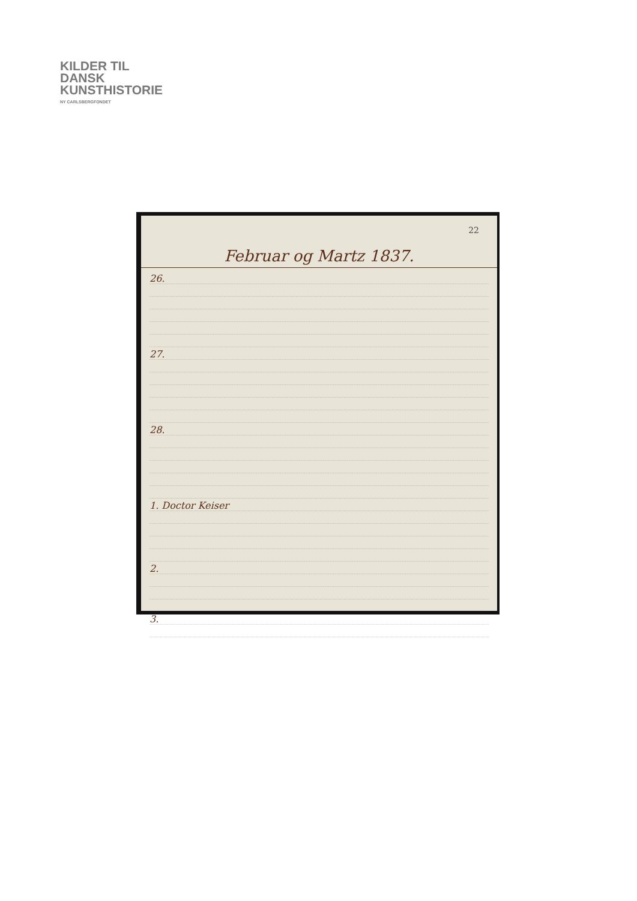KILDER TIL
DANSK
KUNSTHISTORIE
NY CARLSBERGFONDET
22
Februar og Martz 1837.
26.
27.
28.
1. Doctor Keiser
2.
3.